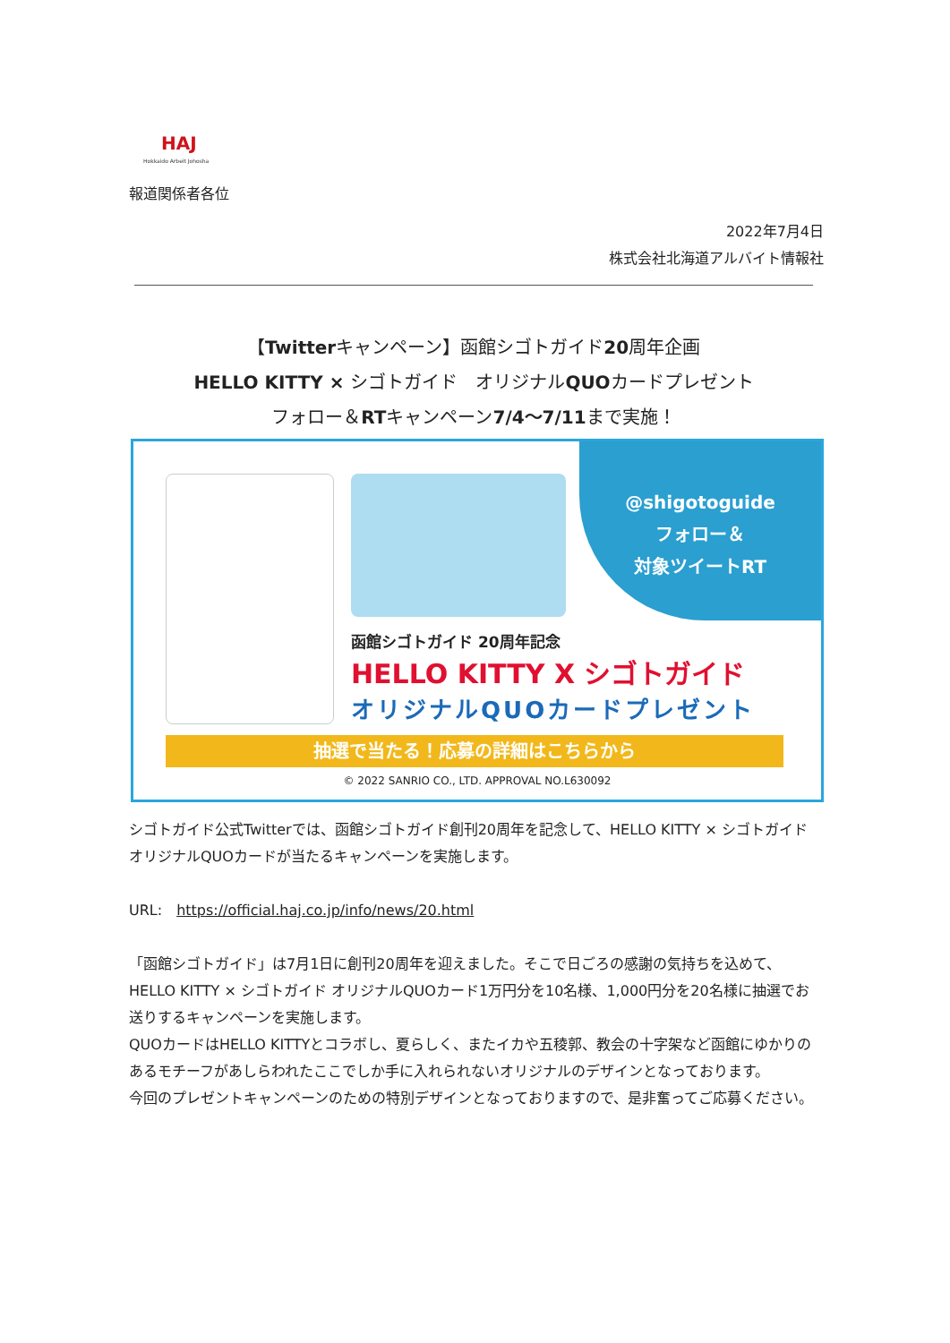HAJ
Hokkaido Arbeit Johosha
報道関係者各位
2022年7月4日
株式会社北海道アルバイト情報社
【Twitterキャンペーン】函館シゴトガイド20周年企画
HELLO KITTY × シゴトガイド　オリジナルQUOカードプレゼント
フォロー＆RTキャンペーン7/4～7/11まで実施！
@shigotoguide
フォロー＆
対象ツイートRT
函館シゴトガイド 20周年記念
HELLO KITTY X シゴトガイド
オリジナルQUOカードプレゼント
抽選で当たる！応募の詳細はこちらから
© 2022 SANRIO CO., LTD. APPROVAL NO.L630092
シゴトガイド公式Twitterでは、函館シゴトガイド創刊20周年を記念して、HELLO KITTY × シゴトガイド オリジナルQUOカードが当たるキャンペーンを実施します。
URL:　https://official.haj.co.jp/info/news/20.html
「函館シゴトガイド」は7月1日に創刊20周年を迎えました。そこで日ごろの感謝の気持ちを込めて、HELLO KITTY × シゴトガイド オリジナルQUOカード1万円分を10名様、1,000円分を20名様に抽選でお送りするキャンペーンを実施します。
QUOカードはHELLO KITTYとコラボし、夏らしく、またイカや五稜郭、教会の十字架など函館にゆかりのあるモチーフがあしらわれたここでしか手に入れられないオリジナルのデザインとなっております。
今回のプレゼントキャンペーンのための特別デザインとなっておりますので、是非奮ってご応募ください。